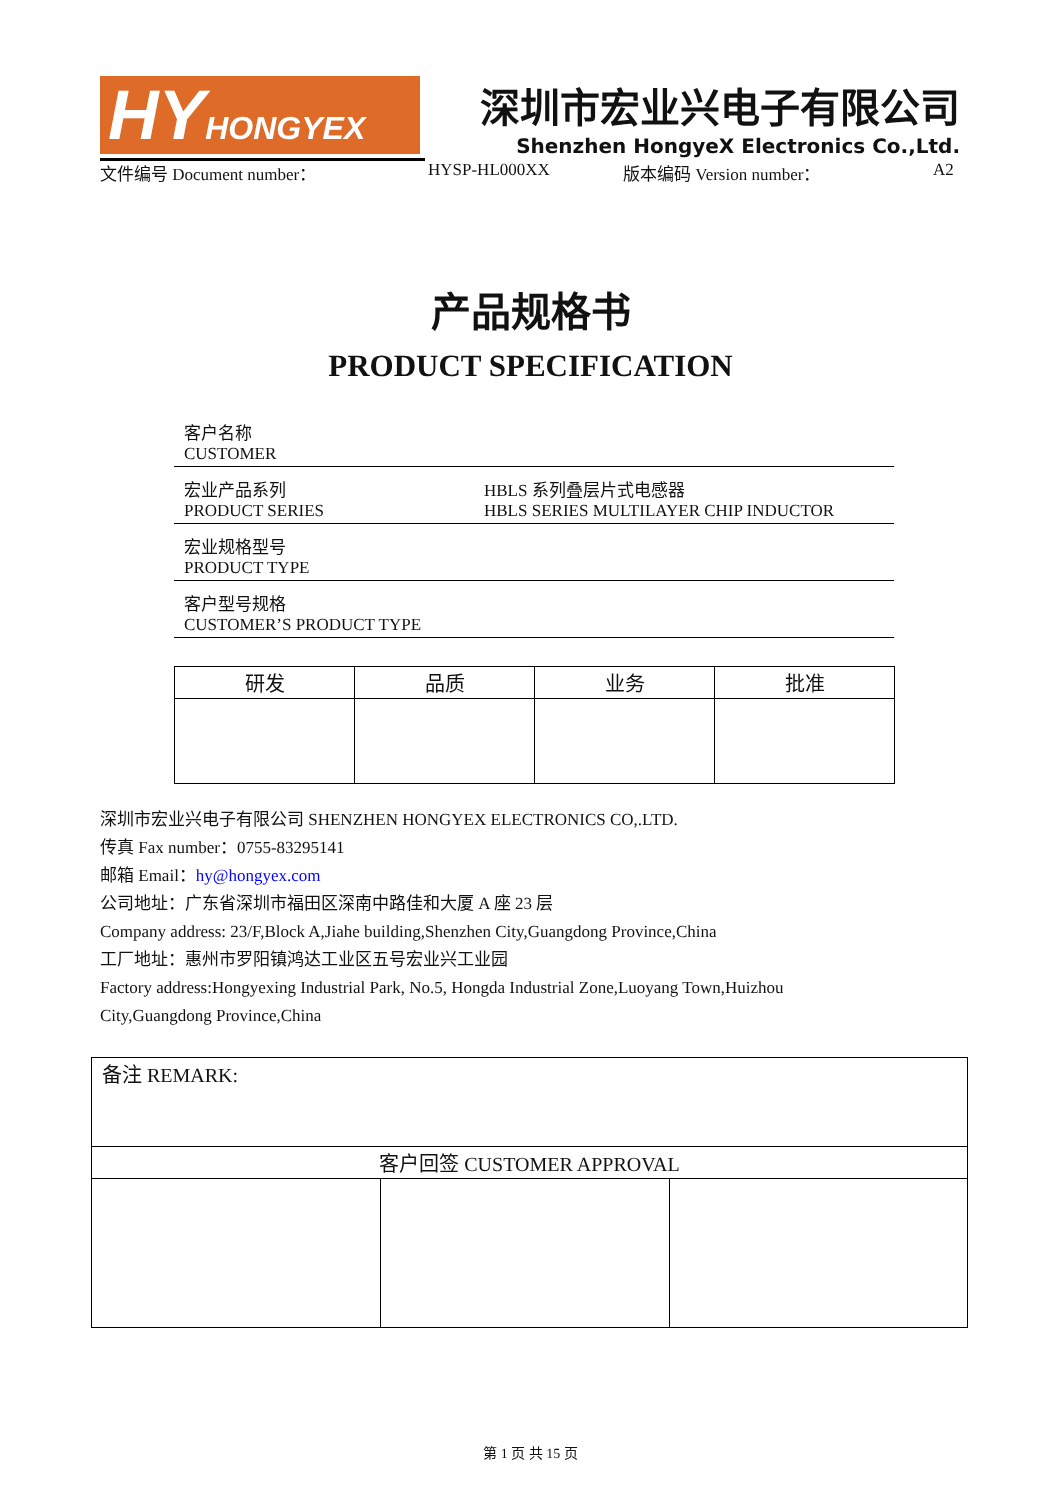HY HONGYEX
深圳市宏业兴电子有限公司
Shenzhen HongyeX Electronics Co.,Ltd.
文件编号 Document number： HYSP-HL000XX 版本编码 Version number： A2
产品规格书
PRODUCT SPECIFICATION
| 客户名称 CUSTOMER | |
| 宏业产品系列 PRODUCT SERIES | HBLS 系列叠层片式电感器 HBLS SERIES MULTILAYER CHIP INDUCTOR |
| 宏业规格型号 PRODUCT TYPE | |
| 客户型号规格 CUSTOMER’S PRODUCT TYPE | |
| 研发 | 品质 | 业务 | 批准 |
| --- | --- | --- | --- |
深圳市宏业兴电子有限公司 SHENZHEN HONGYEX ELECTRONICS CO,.LTD.
传真 Fax number：0755-83295141
邮箱 Email：hy@hongyex.com
公司地址：广东省深圳市福田区深南中路佳和大厦 A 座 23 层
Company address: 23/F,Block A,Jiahe building,Shenzhen City,Guangdong Province,China
工厂地址：惠州市罗阳镇鸿达工业区五号宏业兴工业园
Factory address:Hongyexing Industrial Park, No.5, Hongda Industrial Zone,Luoyang Town,Huizhou
City,Guangdong Province,China
| 备注 REMARK: | | |
| 客户回签 CUSTOMER APPROVAL | | |
第 1 页 共 15 页